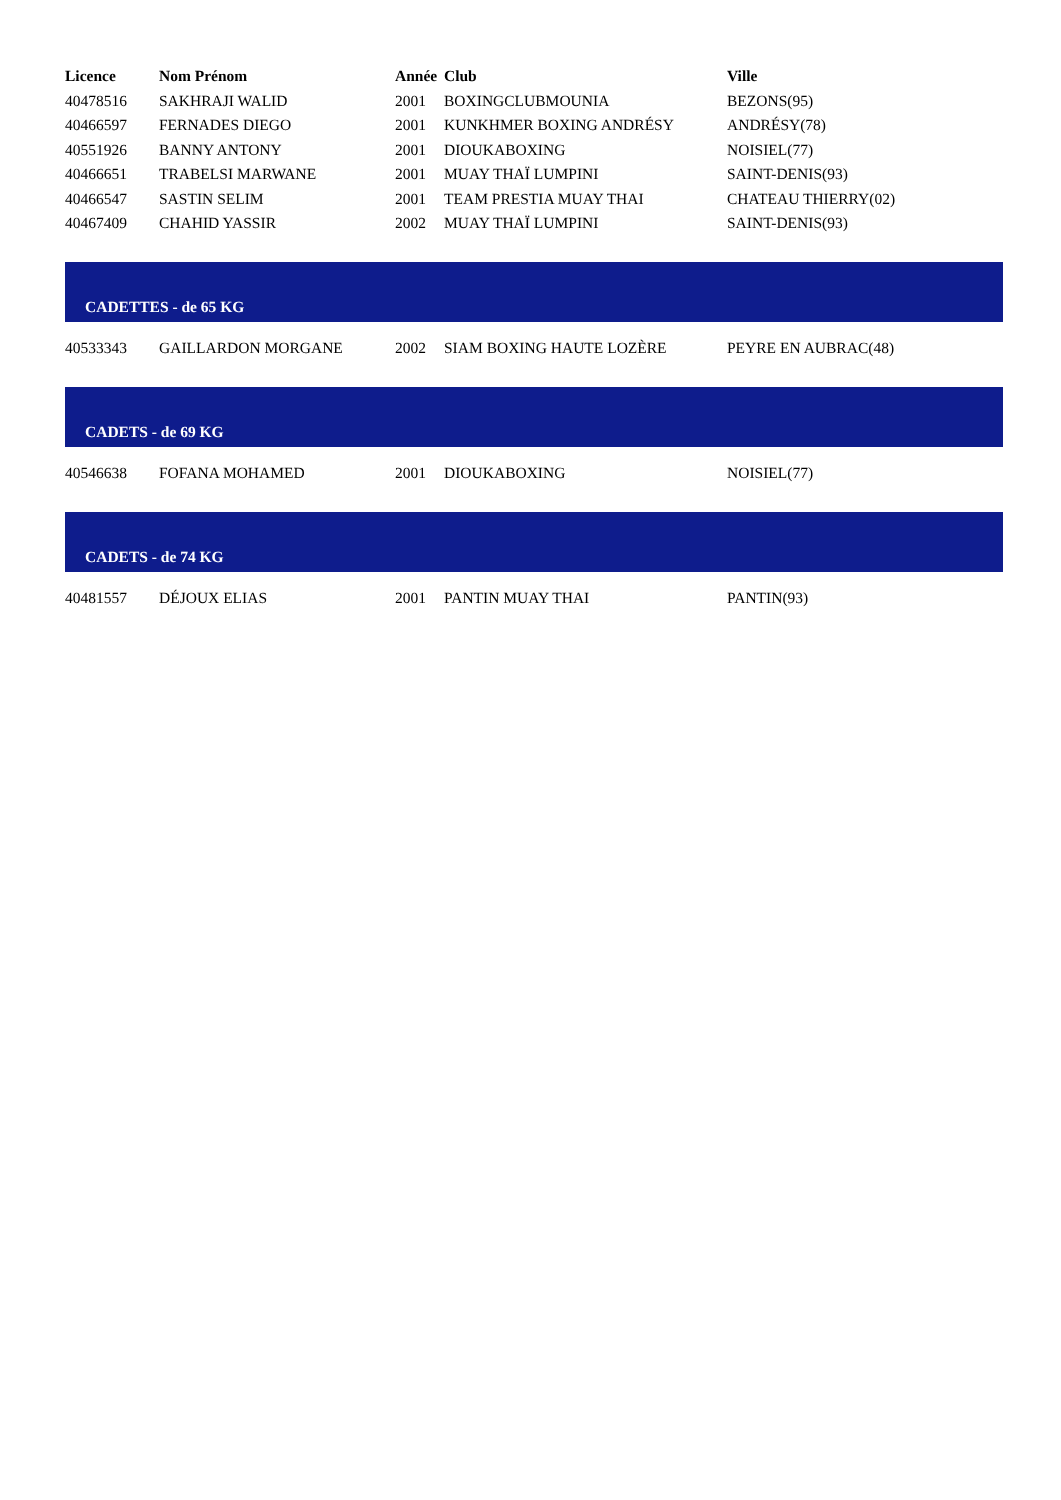| Licence | Nom Prénom | Année | Club | Ville |
| --- | --- | --- | --- | --- |
| 40478516 | SAKHRAJI WALID | 2001 | BOXINGCLUBMOUNIA | BEZONS(95) |
| 40466597 | FERNADES DIEGO | 2001 | KUNKHMER BOXING ANDRÉSY | ANDRÉSY(78) |
| 40551926 | BANNY ANTONY | 2001 | DIOUKABOXING | NOISIEL(77) |
| 40466651 | TRABELSI MARWANE | 2001 | MUAY THAÏ LUMPINI | SAINT-DENIS(93) |
| 40466547 | SASTIN SELIM | 2001 | TEAM PRESTIA MUAY THAI | CHATEAU THIERRY(02) |
| 40467409 | CHAHID YASSIR | 2002 | MUAY THAÏ LUMPINI | SAINT-DENIS(93) |
| CADETTES - de 65 KG | | | | |
| 40533343 | GAILLARDON MORGANE | 2002 | SIAM BOXING HAUTE LOZÈRE | PEYRE EN AUBRAC(48) |
| CADETS - de 69 KG | | | | |
| 40546638 | FOFANA MOHAMED | 2001 | DIOUKABOXING | NOISIEL(77) |
| CADETS - de 74 KG | | | | |
| 40481557 | DÉJOUX ELIAS | 2001 | PANTIN MUAY THAI | PANTIN(93) |